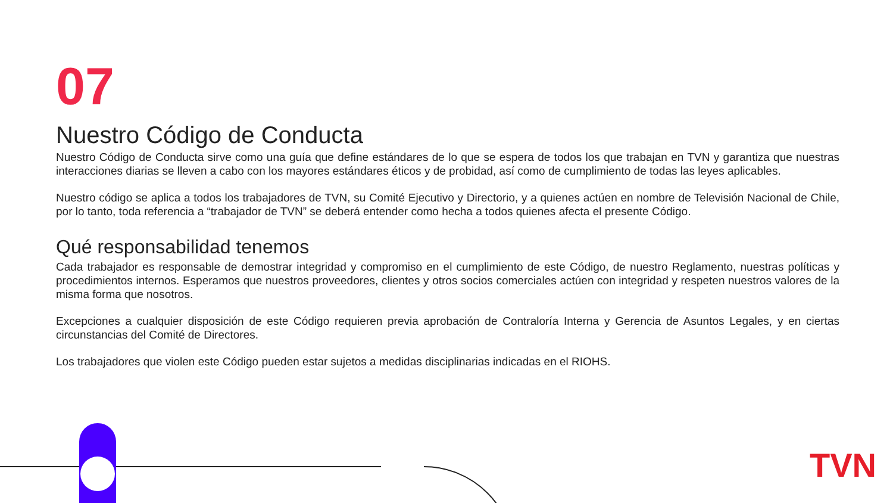07
Nuestro Código de Conducta
Nuestro Código de Conducta sirve como una guía que define estándares de lo que se espera de todos los que trabajan en TVN y garantiza que nuestras interacciones diarias se lleven a cabo con los mayores estándares éticos y de probidad, así como de cumplimiento de todas las leyes aplicables.
Nuestro código se aplica a todos los trabajadores de TVN, su Comité Ejecutivo y Directorio, y a quienes actúen en nombre de Televisión Nacional de Chile, por lo tanto, toda referencia a “trabajador de TVN” se deberá entender como hecha a todos quienes afecta el presente Código.
Qué responsabilidad tenemos
Cada trabajador es responsable de demostrar integridad y compromiso en el cumplimiento de este Código, de nuestro Reglamento, nuestras políticas y procedimientos internos. Esperamos que nuestros proveedores, clientes y otros socios comerciales actúen con integridad y respeten nuestros valores de la misma forma que nosotros.
Excepciones a cualquier disposición de este Código requieren previa aprobación de Contraloría Interna y Gerencia de Asuntos Legales, y en ciertas circunstancias del Comité de Directores.
Los trabajadores que violen este Código pueden estar sujetos a medidas disciplinarias indicadas en el RIOHS.
TVN